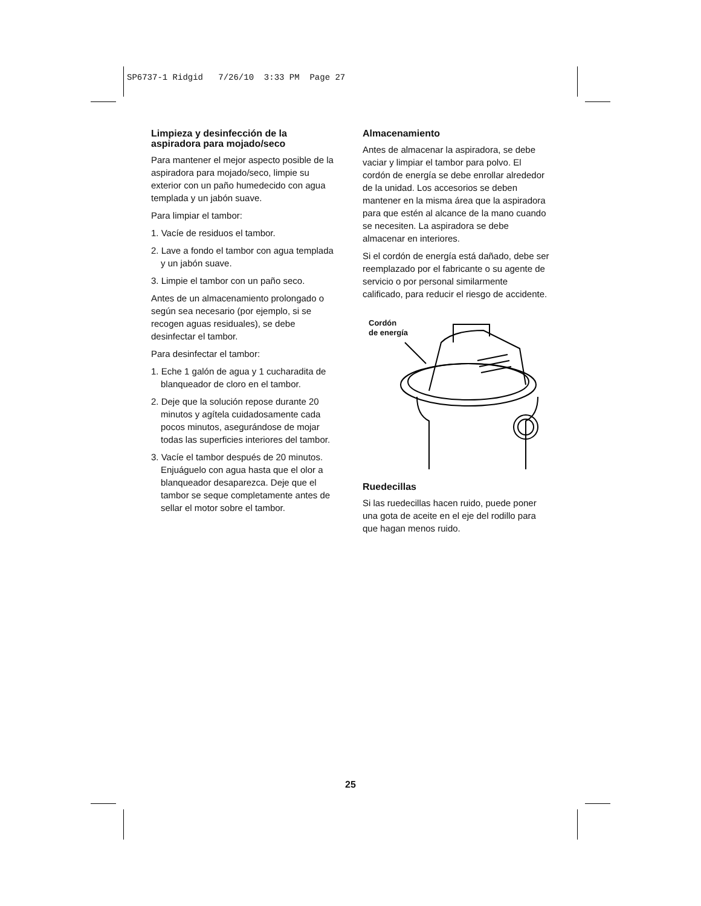SP6737-1 Ridgid 7/26/10 3:33 PM Page 27
Limpieza y desinfección de la aspiradora para mojado/seco
Para mantener el mejor aspecto posible de la aspiradora para mojado/seco, limpie su exterior con un paño humedecido con agua templada y un jabón suave.
Para limpiar el tambor:
1. Vacíe de residuos el tambor.
2. Lave a fondo el tambor con agua templada y un jabón suave.
3. Limpie el tambor con un paño seco.
Antes de un almacenamiento prolongado o según sea necesario (por ejemplo, si se recogen aguas residuales), se debe desinfectar el tambor.
Para desinfectar el tambor:
1. Eche 1 galón de agua y 1 cucharadita de blanqueador de cloro en el tambor.
2. Deje que la solución repose durante 20 minutos y agítela cuidadosamente cada pocos minutos, asegurándose de mojar todas las superficies interiores del tambor.
3. Vacíe el tambor después de 20 minutos. Enjuáguelo con agua hasta que el olor a blanqueador desaparezca. Deje que el tambor se seque completamente antes de sellar el motor sobre el tambor.
Almacenamiento
Antes de almacenar la aspiradora, se debe vaciar y limpiar el tambor para polvo. El cordón de energía se debe enrollar alrededor de la unidad. Los accesorios se deben mantener en la misma área que la aspiradora para que estén al alcance de la mano cuando se necesiten. La aspiradora se debe almacenar en interiores.
Si el cordón de energía está dañado, debe ser reemplazado por el fabricante o su agente de servicio o por personal similarmente calificado, para reducir el riesgo de accidente.
Cordón
de energía
Ruedecillas
Si las ruedecillas hacen ruido, puede poner una gota de aceite en el eje del rodillo para que hagan menos ruido.
25